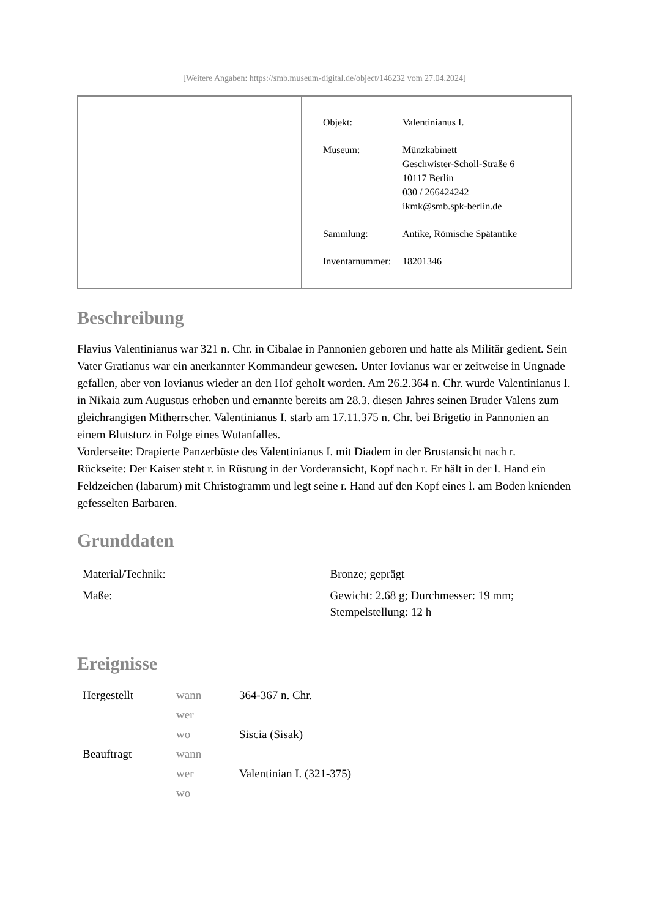[Weitere Angaben: https://smb.museum-digital.de/object/146232 vom 27.04.2024]
| Objekt: | Valentinianus I. |
| Museum: | Münzkabinett Geschwister-Scholl-Straße 6 10117 Berlin 030 / 266424242 ikmk@smb.spk-berlin.de |
| Sammlung: | Antike, Römische Spätantike |
| Inventarnummer: | 18201346 |
Beschreibung
Flavius Valentinianus war 321 n. Chr. in Cibalae in Pannonien geboren und hatte als Militär gedient. Sein Vater Gratianus war ein anerkannter Kommandeur gewesen. Unter Iovianus war er zeitweise in Ungnade gefallen, aber von Iovianus wieder an den Hof geholt worden. Am 26.2.364 n. Chr. wurde Valentinianus I. in Nikaia zum Augustus erhoben und ernannte bereits am 28.3. diesen Jahres seinen Bruder Valens zum gleichrangigen Mitherrscher. Valentinianus I. starb am 17.11.375 n. Chr. bei Brigetio in Pannonien an einem Blutsturz in Folge eines Wutanfalles.
Vorderseite: Drapierte Panzerbüste des Valentinianus I. mit Diadem in der Brustansicht nach r.
Rückseite: Der Kaiser steht r. in Rüstung in der Vorderansicht, Kopf nach r. Er hält in der l. Hand ein Feldzeichen (labarum) mit Christogramm und legt seine r. Hand auf den Kopf eines l. am Boden knienden gefesselten Barbaren.
Grunddaten
| Material/Technik: | Bronze; geprägt |
| Maße: | Gewicht: 2.68 g; Durchmesser: 19 mm; Stempelstellung: 12 h |
Ereignisse
| Hergestellt | wann | 364-367 n. Chr. |
| | wer | |
| | wo | Siscia (Sisak) |
| Beauftragt | wann | |
| | wer | Valentinian I. (321-375) |
| | wo | |